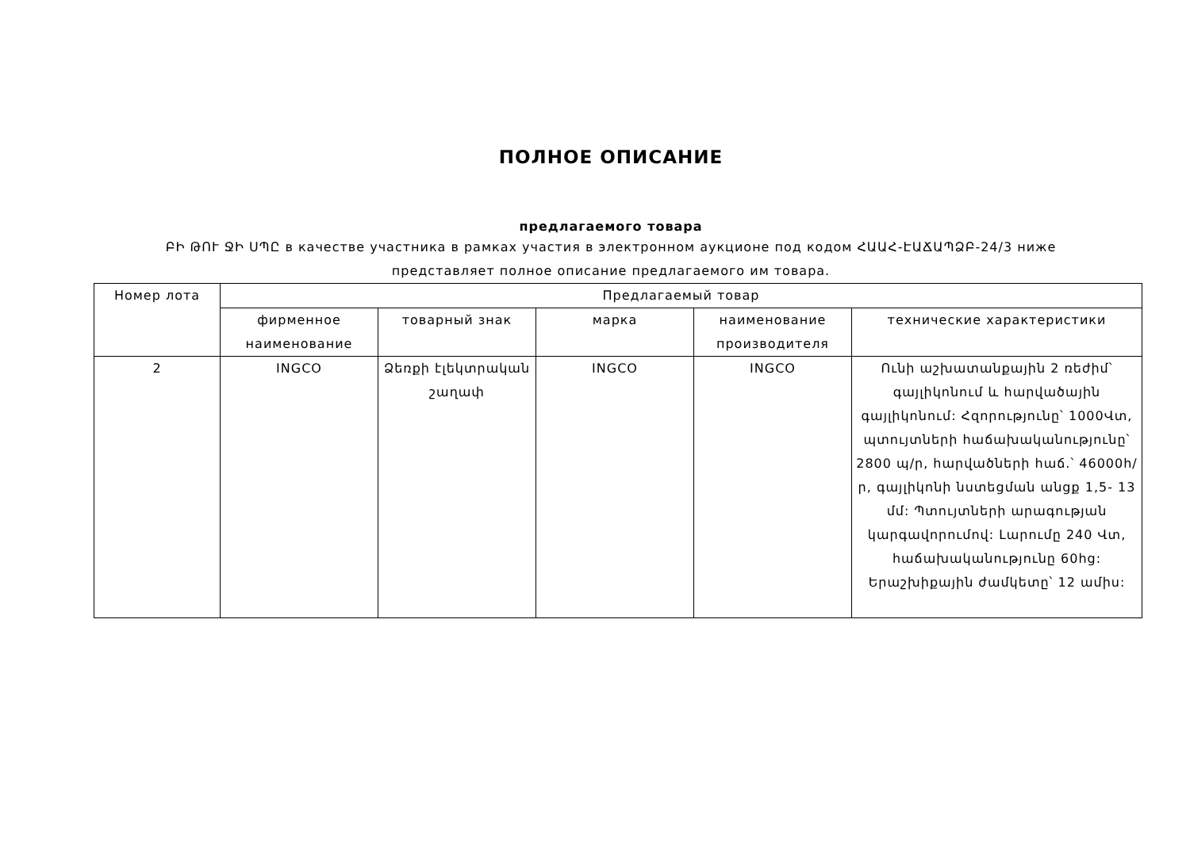ПОЛНОЕ ОПИСАНИЕ
предлагаемого товара
ԲԻ ԹՈՒ ՋԻ ՍՊԸ в качестве участника в рамках участия в электронном аукционе под кодом ՀԱԱՀ-ԷԱՃԱՊՁԲ-24/3 ниже представляет полное описание предлагаемого им товара.
| Номер лота | Предлагаемый товар | | | | |
| --- | --- | --- | --- | --- | --- |
| | фирменное наименование | товарный знак | марка | наименование производителя | технические характеристики |
| 2 | INGCO | Ձեռքի էլեկտրական շաղափ | INGCO | INGCO | Ունի աշխատանքային 2 ռեժիմ՝ գայլիկոնում և հարվածային գայլիկոնում: Հզորությունը՝ 1000Վտ, պտույտների հաճախականությունը՝ 2800 պ/ր, հարվածների հաճ.՝ 46000h/ր, գայլիկոնի նստեցման անցք 1,5- 13 մմ: Պտույտների արագության կարգավորումով: Լարումը 240 Վտ, հաճախականությունը 60hց: Երաշխիքային ժամկետը՝ 12 ամիս: |